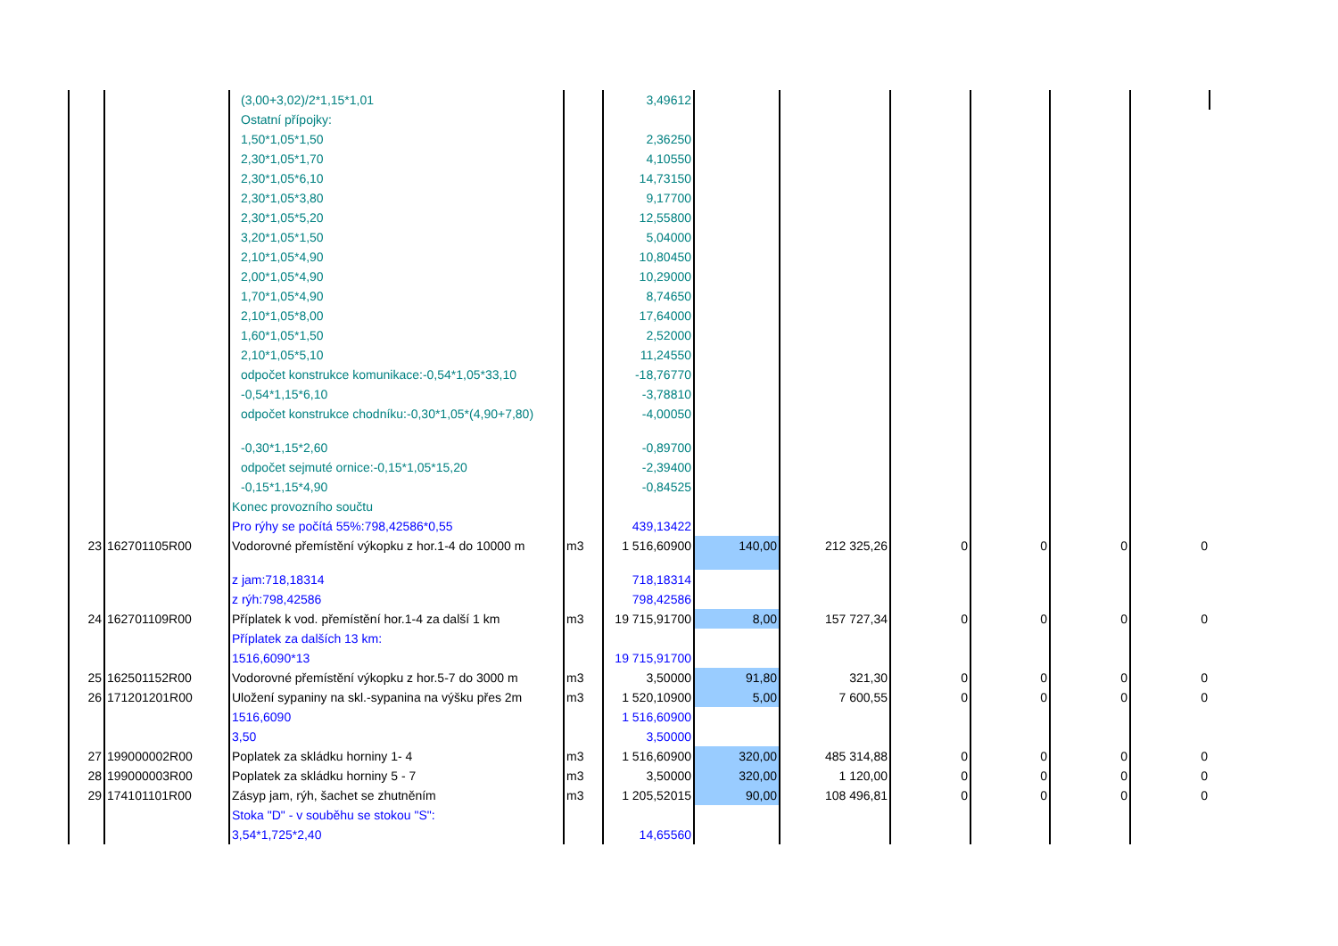| | | (3,00+3,02)/2*1,15*1,01 | | 3,49612 | | | | | | |
| | | Ostatní přípojky: | | | | | | | | |
| | | 1,50*1,05*1,50 | | 2,36250 | | | | | | |
| | | 2,30*1,05*1,70 | | 4,10550 | | | | | | |
| | | 2,30*1,05*6,10 | | 14,73150 | | | | | | |
| | | 2,30*1,05*3,80 | | 9,17700 | | | | | | |
| | | 2,30*1,05*5,20 | | 12,55800 | | | | | | |
| | | 3,20*1,05*1,50 | | 5,04000 | | | | | | |
| | | 2,10*1,05*4,90 | | 10,80450 | | | | | | |
| | | 2,00*1,05*4,90 | | 10,29000 | | | | | | |
| | | 1,70*1,05*4,90 | | 8,74650 | | | | | | |
| | | 2,10*1,05*8,00 | | 17,64000 | | | | | | |
| | | 1,60*1,05*1,50 | | 2,52000 | | | | | | |
| | | 2,10*1,05*5,10 | | 11,24550 | | | | | | |
| | | odpočet konstrukce komunikace:-0,54*1,05*33,10 | | -18,76770 | | | | | | |
| | | -0,54*1,15*6,10 | | -3,78810 | | | | | | |
| | | odpočet konstrukce chodníku:-0,30*1,05*(4,90+7,80) | | -4,00050 | | | | | | |
| | | -0,30*1,15*2,60 | | -0,89700 | | | | | | |
| | | odpočet sejmuté ornice:-0,15*1,05*15,20 | | -2,39400 | | | | | | |
| | | -0,15*1,15*4,90 | | -0,84525 | | | | | | |
| | | Konec provozního součtu | | | | | | | | |
| | | Pro rýhy se počítá 55%:798,42586*0,55 | | 439,13422 | | | | | | |
| 23 | 162701105R00 | Vodorovné přemístění výkopku z hor.1-4 do 10000 m | m3 | 1 516,60900 | 140,00 | 212 325,26 | 0 | 0 | 0 | 0 |
| | | z jam:718,18314 | | 718,18314 | | | | | | |
| | | z rýh:798,42586 | | 798,42586 | | | | | | |
| 24 | 162701109R00 | Příplatek k vod. přemístění hor.1-4 za další 1 km | m3 | 19 715,91700 | 8,00 | 157 727,34 | 0 | 0 | 0 | 0 |
| | | Příplatek za dalších 13 km: | | | | | | | | |
| | | 1516,6090*13 | | 19 715,91700 | | | | | | |
| 25 | 162501152R00 | Vodorovné přemístění výkopku z hor.5-7 do 3000 m | m3 | 3,50000 | 91,80 | 321,30 | 0 | 0 | 0 | 0 |
| 26 | 171201201R00 | Uložení sypaniny na skl.-sypanina na výšku přes 2m | m3 | 1 520,10900 | 5,00 | 7 600,55 | 0 | 0 | 0 | 0 |
| | | 1516,6090 | | 1 516,60900 | | | | | | |
| | | 3,50 | | 3,50000 | | | | | | |
| 27 | 199000002R00 | Poplatek za skládku horniny 1- 4 | m3 | 1 516,60900 | 320,00 | 485 314,88 | 0 | 0 | 0 | 0 |
| 28 | 199000003R00 | Poplatek za skládku horniny 5 - 7 | m3 | 3,50000 | 320,00 | 1 120,00 | 0 | 0 | 0 | 0 |
| 29 | 174101101R00 | Zásyp jam, rýh, šachet se zhutněním | m3 | 1 205,52015 | 90,00 | 108 496,81 | 0 | 0 | 0 | 0 |
| | | Stoka "D" - v souběhu se stokou "S": | | | | | | | | |
| | | 3,54*1,725*2,40 | | 14,65560 | | | | | | |